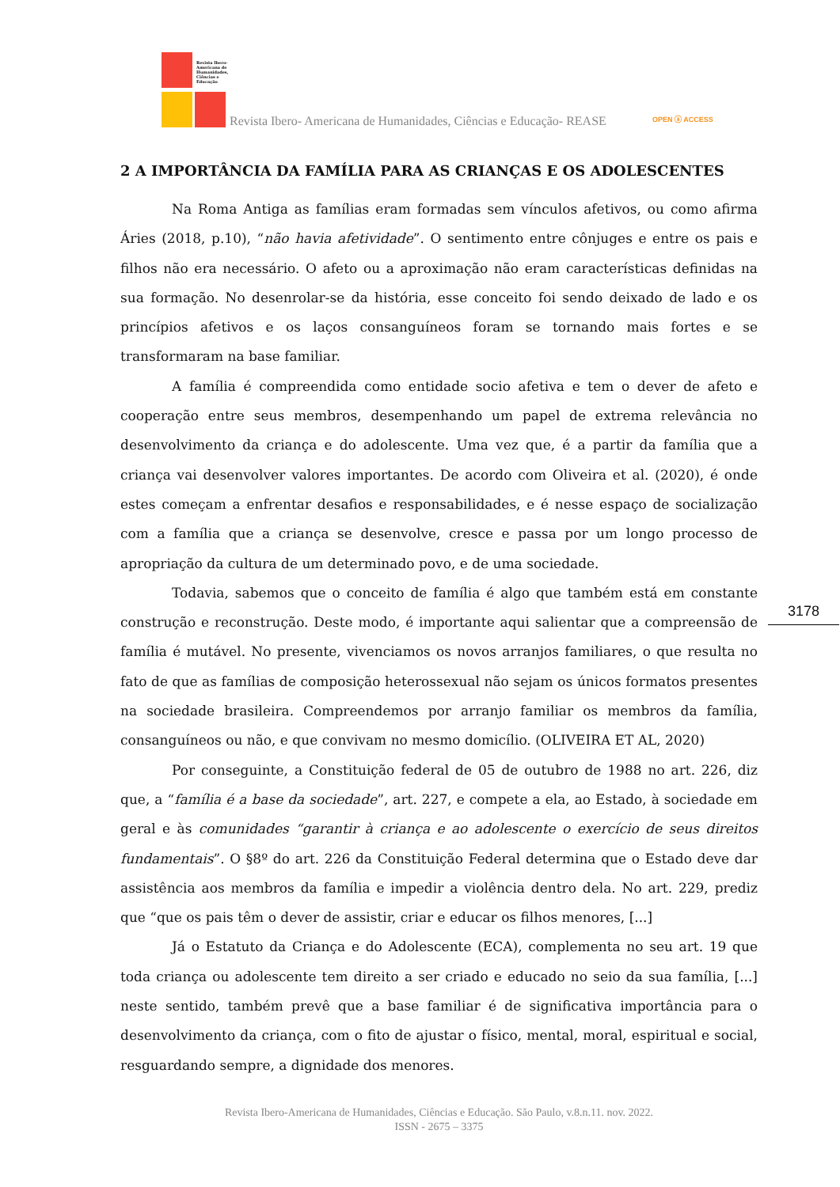Revista Ibero-Americana de Humanidades, Ciências e Educação
Revista Ibero- Americana de Humanidades, Ciências e Educação- REASE OPEN ⓐ ACCESS
2 A IMPORTÂNCIA DA FAMÍLIA PARA AS CRIANÇAS E OS ADOLESCENTES
Na Roma Antiga as famílias eram formadas sem vínculos afetivos, ou como afirma Áries (2018, p.10), “não havia afetividade”. O sentimento entre cônjuges e entre os pais e filhos não era necessário. O afeto ou a aproximação não eram características definidas na sua formação. No desenrolar-se da história, esse conceito foi sendo deixado de lado e os princípios afetivos e os laços consanguíneos foram se tornando mais fortes e se transformaram na base familiar.
A família é compreendida como entidade socio afetiva e tem o dever de afeto e cooperação entre seus membros, desempenhando um papel de extrema relevância no desenvolvimento da criança e do adolescente. Uma vez que, é a partir da família que a criança vai desenvolver valores importantes. De acordo com Oliveira et al. (2020), é onde estes começam a enfrentar desafios e responsabilidades, e é nesse espaço de socialização com a família que a criança se desenvolve, cresce e passa por um longo processo de apropriação da cultura de um determinado povo, e de uma sociedade.
Todavia, sabemos que o conceito de família é algo que também está em constante construção e reconstrução. Deste modo, é importante aqui salientar que a compreensão de família é mutável. No presente, vivenciamos os novos arranjos familiares, o que resulta no fato de que as famílias de composição heterossexual não sejam os únicos formatos presentes na sociedade brasileira. Compreendemos por arranjo familiar os membros da família, consanguíneos ou não, e que convivam no mesmo domicílio. (OLIVEIRA ET AL, 2020)
Por conseguinte, a Constituição federal de 05 de outubro de 1988 no art. 226, diz que, a “família é a base da sociedade”, art. 227, e compete a ela, ao Estado, à sociedade em geral e às comunidades “garantir à criança e ao adolescente o exercício de seus direitos fundamentais”. O §8º do art. 226 da Constituição Federal determina que o Estado deve dar assistência aos membros da família e impedir a violência dentro dela. No art. 229, prediz que “que os pais têm o dever de assistir, criar e educar os filhos menores, [...]
Já o Estatuto da Criança e do Adolescente (ECA), complementa no seu art. 19 que toda criança ou adolescente tem direito a ser criado e educado no seio da sua família, [...] neste sentido, também prevê que a base familiar é de significativa importância para o desenvolvimento da criança, com o fito de ajustar o físico, mental, moral, espiritual e social, resguardando sempre, a dignidade dos menores.
3178
Revista Ibero-Americana de Humanidades, Ciências e Educação. São Paulo, v.8.n.11. nov. 2022.
ISSN - 2675 – 3375